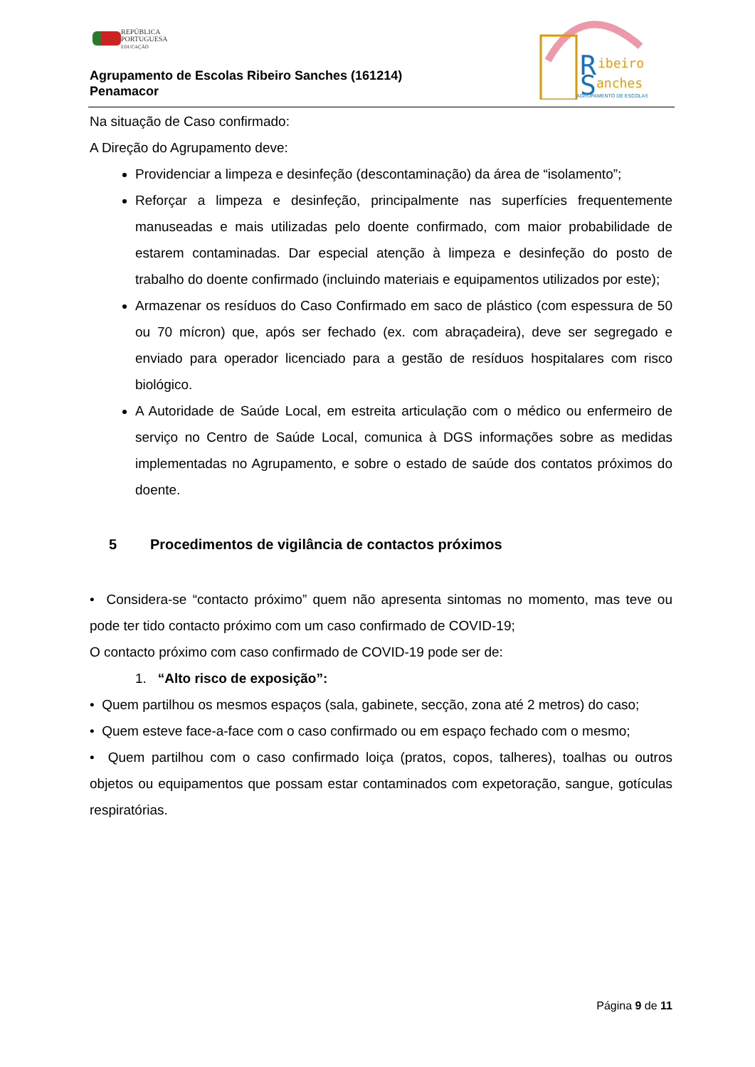REPÚBLICA
PORTUGUESA
EDUCAÇÃO
Agrupamento de Escolas Ribeiro Sanches (161214)
Penamacor
R
ibeiro
S
anches
AGRUPAMENTO DE ESCOLAS
Na situação de Caso confirmado:
A Direção do Agrupamento deve:
Providenciar a limpeza e desinfeção (descontaminação) da área de “isolamento”;
Reforçar a limpeza e desinfeção, principalmente nas superfícies frequentemente manuseadas e mais utilizadas pelo doente confirmado, com maior probabilidade de estarem contaminadas. Dar especial atenção à limpeza e desinfeção do posto de trabalho do doente confirmado (incluindo materiais e equipamentos utilizados por este);
Armazenar os resíduos do Caso Confirmado em saco de plástico (com espessura de 50 ou 70 mícron) que, após ser fechado (ex. com abraçadeira), deve ser segregado e enviado para operador licenciado para a gestão de resíduos hospitalares com risco biológico.
A Autoridade de Saúde Local, em estreita articulação com o médico ou enfermeiro de serviço no Centro de Saúde Local, comunica à DGS informações sobre as medidas implementadas no Agrupamento, e sobre o estado de saúde dos contatos próximos do doente.
5 Procedimentos de vigilância de contactos próximos
• Considera-se “contacto próximo” quem não apresenta sintomas no momento, mas teve ou pode ter tido contacto próximo com um caso confirmado de COVID-19;
O contacto próximo com caso confirmado de COVID-19 pode ser de:
1. “Alto risco de exposição”:
• Quem partilhou os mesmos espaços (sala, gabinete, secção, zona até 2 metros) do caso;
• Quem esteve face-a-face com o caso confirmado ou em espaço fechado com o mesmo;
• Quem partilhou com o caso confirmado loiça (pratos, copos, talheres), toalhas ou outros objetos ou equipamentos que possam estar contaminados com expetoração, sangue, gotículas respiratórias.
Página 9 de 11